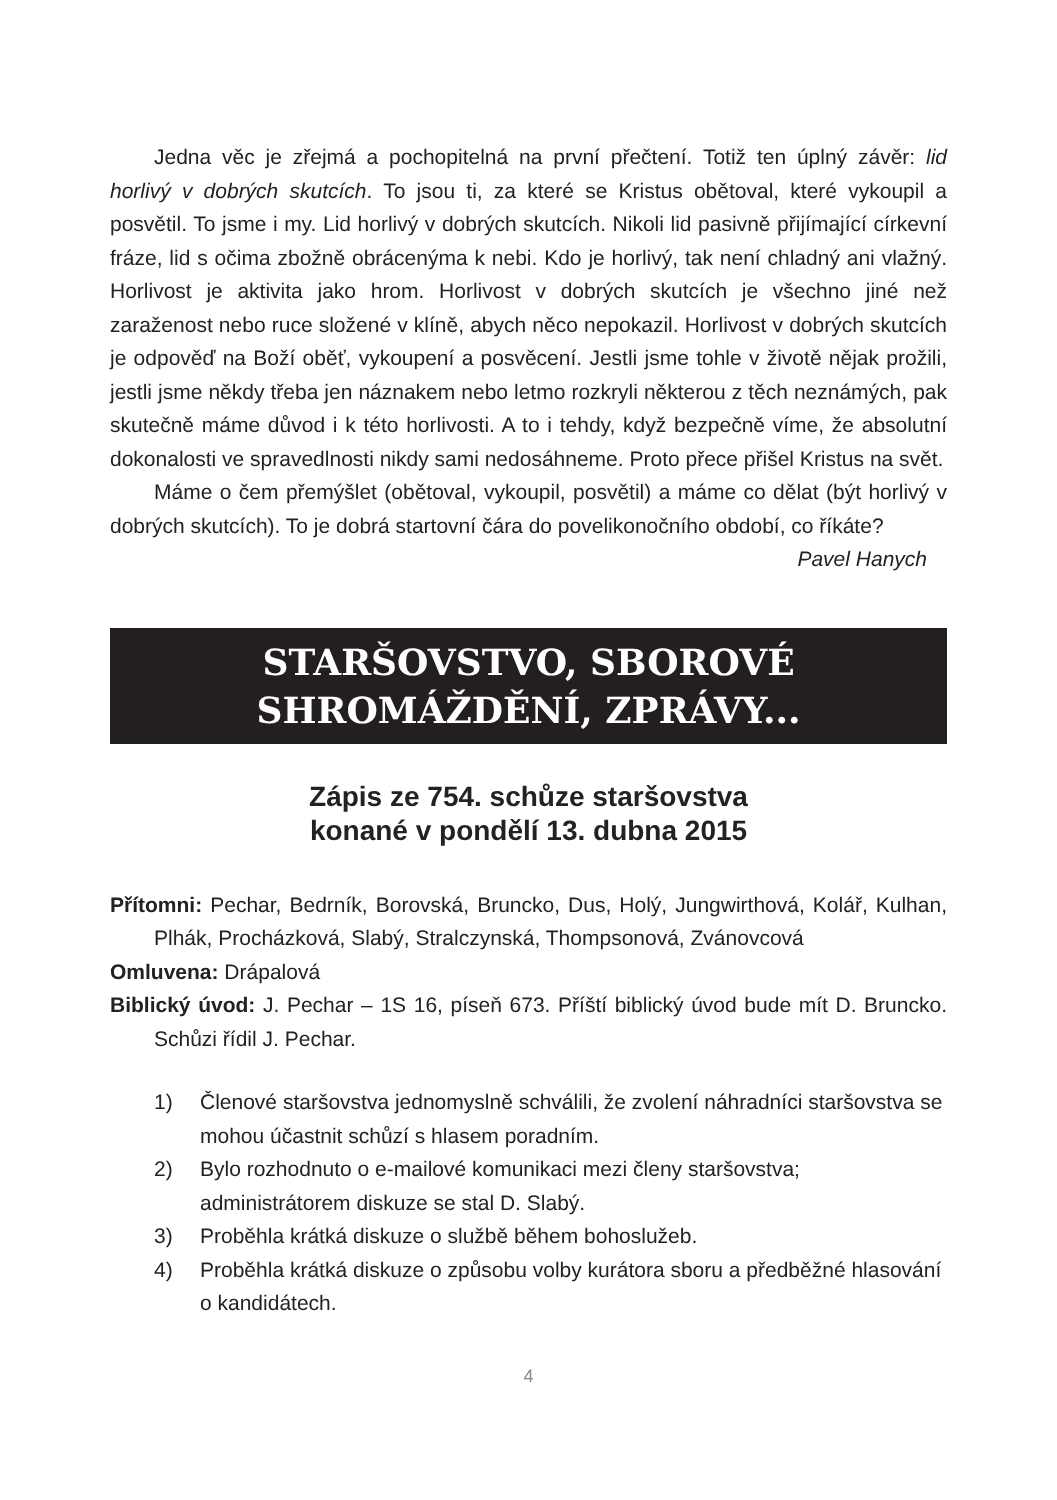Jedna věc je zřejmá a pochopitelná na první přečtení. Totiž ten úplný závěr: lid horlivý v dobrých skutcích. To jsou ti, za které se Kristus obětoval, které vykoupil a posvětil. To jsme i my. Lid horlivý v dobrých skutcích. Nikoli lid pasivně přijímající církevní fráze, lid s očima zbožně obrácenýma k nebi. Kdo je horlivý, tak není chladný ani vlažný. Horlivost je aktivita jako hrom. Horlivost v dobrých skutcích je všechno jiné než zaraženost nebo ruce složené v klíně, abych něco nepokazil. Horlivost v dobrých skutcích je odpověď na Boží oběť, vykoupení a posvěcení. Jestli jsme tohle v životě nějak prožili, jestli jsme někdy třeba jen náznakem nebo letmo rozkryli některou z těch neznámých, pak skutečně máme důvod i k této horlivosti. A to i tehdy, když bezpečně víme, že absolutní dokonalosti ve spravedlnosti nikdy sami nedosáhneme. Proto přece přišel Kristus na svět.
Máme o čem přemýšlet (obětoval, vykoupil, posvětil) a máme co dělat (být horlivý v dobrých skutcích). To je dobrá startovní čára do povelikonočního období, co říkáte?
Pavel Hanych
STARŠOVSTVO, SBOROVÉ
SHROMÁŽDĚNÍ, ZPRÁVY...
Zápis ze 754. schůze staršovstva
konané v pondělí 13. dubna 2015
Přítomni: Pechar, Bedrník, Borovská, Bruncko, Dus, Holý, Jungwirthová, Kolář, Kulhan, Plhák, Procházková, Slabý, Stralczynská, Thompsonová, Zvánovcová
Omluvena: Drápalová
Biblický úvod: J. Pechar – 1S 16, píseň 673. Příští biblický úvod bude mít D. Bruncko. Schůzi řídil J. Pechar.
1) Členové staršovstva jednomyslně schválili, že zvolení náhradníci staršovstva se mohou účastnit schůzí s hlasem poradním.
2) Bylo rozhodnuto o e-mailové komunikaci mezi členy staršovstva; administrátorem diskuze se stal D. Slabý.
3) Proběhla krátká diskuze o službě během bohoslužeb.
4) Proběhla krátká diskuze o způsobu volby kurátora sboru a předběžné hlasování o kandidátech.
4